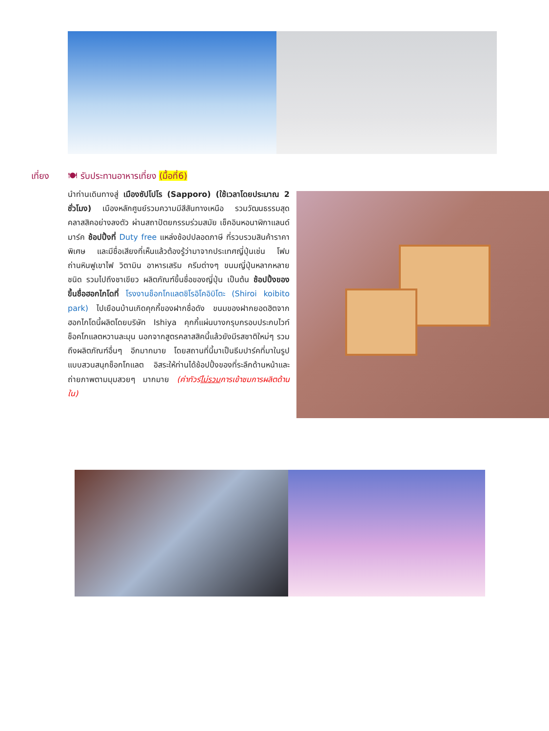เที่ยง
🍽 รับประทานอาหารเที่ยง (มื้อที่6)
นำท่านเดินทางสู่ เมืองซัปโปโร (Sapporo) (ใช้เวลาโดยประมาณ 2 ชั่วโมง) เมืองหลักศูนย์รวมความมีสีสันทางเหนือ รวมวัฒนธรรมสุดคลาสสิคอย่างลงตัว ผ่านสถาปัตยกรรมร่วมสมัย เช็คอินหอนาฬิกาแลนด์มาร์ค ช้อปปิ้งที่ Duty free แหล่งช้อปปลอดภาษี ที่รวบรวมสินค้าราคาพิเศษ และมีชื่อเสียงที่เห็นแล้วต้องรู้ว่ามาจากประเทศญี่ปุ่นเช่น โฟมถ่านหินฟูเขาไฟ วิตามิน อาหารเสริม ครีมต่างๆ ขนมญี่ปุ่นหลากหลายชนิด รวมไปถึงชาเขียว ผลิตภัณฑ์ขึ้นชื่อของญี่ปุ่น เป็นต้น ช้อปปิ้งของขึ้นชื่อฮอกไกโดที่ โรงงานช็อกโกแลตชิโรอิโคอิบิโตะ (Shiroi koibito park) ไปเยือนบ้านเกิดคุกกี้ของฝากชื่อดัง ขนมของฝากยอดฮิตจากฮอกไกโดนี้ผลิตโดยบริษัท Ishiya คุกกี้แผ่นบางกรุบกรอบประกบไวท์ช็อคโกแลตหวานละมุน นอกจากสูตรคลาสสิคนี้แล้วยังมีรสชาติใหม่ๆ รวมถึงผลิตภัณฑ์อื่นๆ อีกมากมาย โดยสถานที่นี้มาเป็นธีมปาร์คที่มาในรูปแบบสวนสนุกช็อกโกแลต อิสระให้ท่านได้ช้อปปิ้งของที่ระลึกด้านหน้าและถ่ายภาพตามมุมสวยๆ มากมาย (ค่าทัวร์ไม่รวมการเข้าชมการผลิตด้านใน)